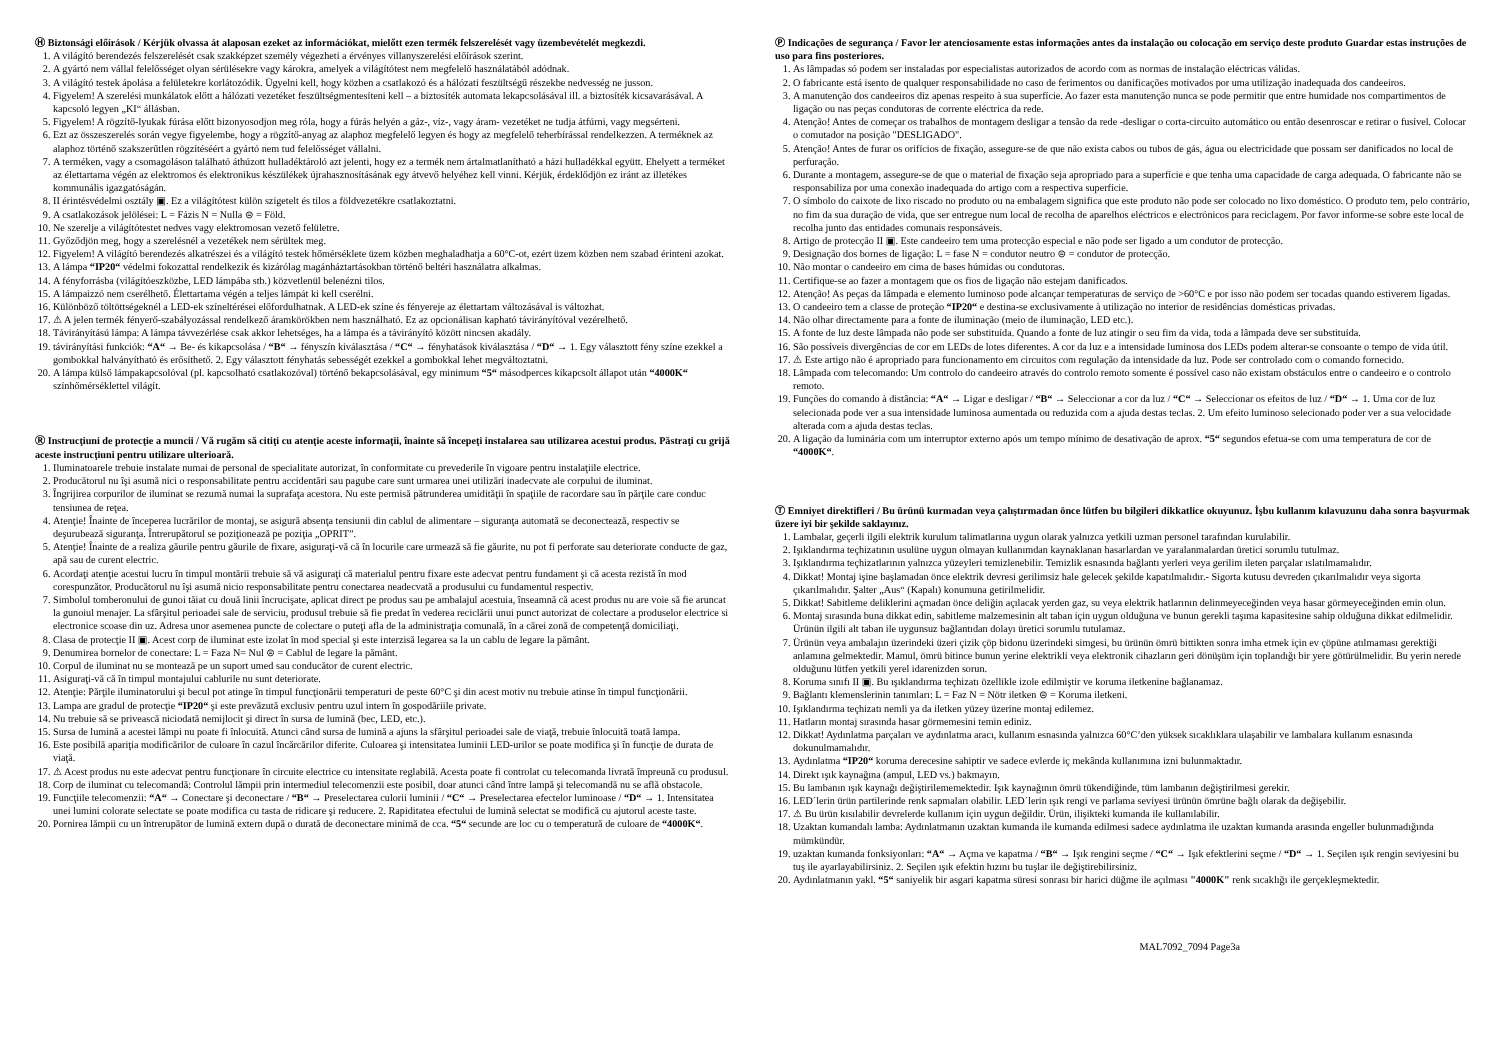Ⓗ Biztonsági előírások / Kérjük olvassa át alaposan ezeket az információkat, mielőtt ezen termék felszerelését vagy üzembevételét megkezdi.
1. A világító berendezés felszerelését csak szakképzet személy végezheti a érvényes villanyszerelési előírások szerint.
2. A gyártó nem vállal felelősséget olyan sérülésekre vagy károkra, amelyek a világítótest nem megfelelő használatából adódnak.
3. A világító testek ápolása a felületekre korlátozódik. Ügyelni kell, hogy közben a csatlakozó és a hálózati feszültségű részekbe nedvesség ne jusson.
4. Figyelem! A szerelési munkálatok előtt a hálózati vezetéket feszültségmentesíteni kell – a biztosíték automata lekapcsolásával ill. a biztosíték kicsavarásával. A kapcsoló legyen „KI“ állásban.
5. Figyelem! A rögzítő-lyukak fúrása előtt bizonyosodjon meg róla, hogy a fúrás helyén a gáz-, víz-, vagy áram- vezetéket ne tudja átfúrni, vagy megsérteni.
6. Ezt az összeszerelés során vegye figyelembe, hogy a rögzítő-anyag az alaphoz megfelelő legyen és hogy az megfelelő teherbírással rendelkezzen. A terméknek az alaphoz történő szakszerűtlen rögzítéséért a gyártó nem tud felelősséget vállalni.
7. A terméken, vagy a csomagoláson található áthúzott hulladéktároló azt jelenti, hogy ez a termék nem ártalmatlanítható a házi hulladékkal együtt. Ehelyett a terméket az élettartama végén az elektromos és elektronikus készülékek újrahasznosításának egy átvevő helyéhez kell vinni. Kérjük, érdeklődjön ez iránt az illetékes kommunális igazgatóságán.
8. II érintésvédelmi osztály ▣. Ez a világítótest külön szigetelt és tilos a földvezetékre csatlakoztatni.
9. A csatlakozások jelölései: L = Fázis N = Nulla ⊜ = Föld.
10. Ne szerelje a világítótestet nedves vagy elektromosan vezető felületre.
11. Győződjön meg, hogy a szerelésnél a vezetékek nem sérültek meg.
12. Figyelem! A világító berendezés alkatrészei és a világító testek hőmérséklete üzem közben meghaladhatja a 60°C-ot, ezért üzem közben nem szabad érinteni azokat.
13. A lámpa “IP20“ védelmi fokozattal rendelkezik és kizárólag magánháztartásokban történő beltéri használatra alkalmas.
14. A fényforrásba (világítóeszközbe, LED lámpába stb.) közvetlenül belenézni tilos.
15. A lámpaizzó nem cserélhető. Élettartama végén a teljes lámpát ki kell cserélni.
16. Különböző töltöttségeknél a LED-ek színeltérései előfordulhatnak. A LED-ek színe és fényereje az élettartam változásával is változhat.
17. ⚠ A jelen termék fényerő-szabályozással rendelkező áramkörökben nem használható. Ez az opcionálisan kapható távirányítóval vezérelhető.
18. Távirányítású lámpa: A lámpa távvezérlése csak akkor lehetséges, ha a lámpa és a távirányító között nincsen akadály.
19. távirányítási funkciók: “A“ → Be- és kikapcsolása / “B“ → fényszín kiválasztása / “C“ → fényhatások kiválasztása / “D“ → 1. Egy választott fény színe ezekkel a gombokkal halványítható és erősíthető. 2. Egy választott fényhatás sebességét ezekkel a gombokkal lehet megváltoztatni.
20. A lámpa külső lámpakapcsolóval (pl. kapcsolható csatlakozóval) történő bekapcsolásával, egy minimum “5“ másodperces kikapcsolt állapot után “4000K“ színhőmérséklettel világít.
Ⓡ Instrucţiuni de protecţie a muncii / Vă rugăm să citiţi cu atenţie aceste informaţii, înainte să începeţi instalarea sau utilizarea acestui produs. Păstraţi cu grijă aceste instrucţiuni pentru utilizare ulterioară.
1. Iluminatoarele trebuie instalate numai de personal de specialitate autorizat, în conformitate cu prevederile în vigoare pentru instalaţiile electrice.
2. Producătorul nu îşi asumă nici o responsabilitate pentru accidentări sau pagube care sunt urmarea unei utilizări inadecvate ale corpului de iluminat.
3. Îngrijirea corpurilor de iluminat se rezumă numai la suprafaţa acestora. Nu este permisă pătrunderea umidităţii în spaţiile de racordare sau în părţile care conduc tensiunea de reţea.
4. Atenţie! Înainte de începerea lucrărilor de montaj, se asigură absenţa tensiunii din cablul de alimentare – siguranţa automată se deconectează, respectiv se deşurubează siguranţa. Întrerupătorul se poziţionează pe poziţia „OPRIT”.
5. Atenţie! Înainte de a realiza găurile pentru găurile de fixare, asiguraţi-vă că în locurile care urmează să fie găurite, nu pot fi perforate sau deteriorate conducte de gaz, apă sau de curent electric.
6. Acordaţi atenţie acestui lucru în timpul montării trebuie să vă asiguraţi că materialul pentru fixare este adecvat pentru fundament şi că acesta rezistă în mod corespunzător. Producătorul nu îşi asumă nicio responsabilitate pentru conectarea neadecvată a produsului cu fundamentul respectiv.
7. Simbolul tomberonului de gunoi tăiat cu două linii încrucişate, aplicat direct pe produs sau pe ambalajul acestuia, înseamnă că acest produs nu are voie să fie aruncat la gunoiul menajer. La sfârşitul perioadei sale de serviciu, produsul trebuie să fie predat în vederea reciclării unui punct autorizat de colectare a produselor electrice si electronice scoase din uz. Adresa unor asemenea puncte de colectare o puteţi afla de la administraţia comunală, în a cărei zonă de competenţă domiciliaţi.
8. Clasa de protecţie II ▣. Acest corp de iluminat este izolat în mod special şi este interzisă legarea sa la un cablu de legare la pământ.
9. Denumirea bornelor de conectare: L = Faza N= Nul ⊜ = Cablul de legare la pământ.
10. Corpul de iluminat nu se montează pe un suport umed sau conducător de curent electric.
11. Asiguraţi-vă că în timpul montajului cablurile nu sunt deteriorate.
12. Atenţie: Părţile iluminatorului şi becul pot atinge în timpul funcţionării temperaturi de peste 60°C şi din acest motiv nu trebuie atinse în timpul funcţionării.
13. Lampa are gradul de protecţie “IP20“ şi este prevăzută exclusiv pentru uzul intern în gospodăriile private.
14. Nu trebuie să se privească niciodată nemijlocit şi direct în sursa de lumină (bec, LED, etc.).
15. Sursa de lumină a acestei lămpi nu poate fi înlocuită. Atunci când sursa de lumină a ajuns la sfârşitul perioadei sale de viaţă, trebuie înlocuită toată lampa.
16. Este posibilă apariţia modificărilor de culoare în cazul încărcărilor diferite. Culoarea şi intensitatea luminii LED-urilor se poate modifica şi în funcţie de durata de viaţă.
17. ⚠ Acest produs nu este adecvat pentru funcţionare în circuite electrice cu intensitate reglabilă. Acesta poate fi controlat cu telecomanda livrată împreună cu produsul.
18. Corp de iluminat cu telecomandă: Controlul lămpii prin intermediul telecomenzii este posibil, doar atunci când între lampă şi telecomandă nu se află obstacole.
19. Funcţiile telecomenzii: “A“ → Conectare şi deconectare / “B“ → Preselectarea culorii luminii / “C“ → Preselectarea efectelor luminoase / “D“ → 1. Intensitatea unei lumini colorate selectate se poate modifica cu tasta de ridicare şi reducere. 2. Rapiditatea efectului de lumină selectat se modifică cu ajutorul aceste taste.
20. Pornirea lămpii cu un întrerupător de lumină extern după o durată de deconectare minimă de cca. “5“ secunde are loc cu o temperatură de culoare de “4000K“.
Ⓟ Indicações de segurança / Favor ler atenciosamente estas informações antes da instalação ou colocação em serviço deste produto Guardar estas instruções de uso para fins posteriores.
1. As lâmpadas só podem ser instaladas por especialistas autorizados de acordo com as normas de instalação eléctricas válidas.
2. O fabricante está isento de qualquer responsabilidade no caso de ferimentos ou danificações motivados por uma utilização inadequada dos candeeiros.
3. A manutenção dos candeeiros diz apenas respeito à sua superfície. Ao fazer esta manutenção nunca se pode permitir que entre humidade nos compartimentos de ligação ou nas peças condutoras de corrente eléctrica da rede.
4. Atenção! Antes de começar os trabalhos de montagem desligar a tensão da rede -desligar o corta-circuito automático ou então desenroscar e retirar o fusível. Colocar o comutador na posição "DESLIGADO".
5. Atenção! Antes de furar os orifícios de fixação, assegure-se de que não exista cabos ou tubos de gás, água ou electricidade que possam ser danificados no local de perfuração.
6. Durante a montagem, assegure-se de que o material de fixação seja apropriado para a superfície e que tenha uma capacidade de carga adequada. O fabricante não se responsabiliza por uma conexão inadequada do artigo com a respectiva superfície.
7. O símbolo do caixote de lixo riscado no produto ou na embalagem significa que este produto não pode ser colocado no lixo doméstico. O produto tem, pelo contrário, no fim da sua duração de vida, que ser entregue num local de recolha de aparelhos eléctricos e electrónicos para reciclagem. Por favor informe-se sobre este local de recolha junto das entidades comunais responsáveis.
8. Artigo de protecção II ▣. Este candeeiro tem uma protecção especial e não pode ser ligado a um condutor de protecção.
9. Designação dos bornes de ligação: L = fase N = condutor neutro ⊜ = condutor de protecção.
10. Não montar o candeeiro em cima de bases húmidas ou condutoras.
11. Certifique-se ao fazer a montagem que os fios de ligação não estejam danificados.
12. Atenção! As peças da lâmpada e elemento luminoso pode alcançar temperaturas de serviço de >60°C e por isso não podem ser tocadas quando estiverem ligadas.
13. O candeeiro tem a classe de proteção “IP20“ e destina-se exclusivamente à utilização no interior de residências domésticas privadas.
14. Não olhar directamente para a fonte de iluminação (meio de iluminação, LED etc.).
15. A fonte de luz deste lâmpada não pode ser substituída. Quando a fonte de luz atingir o seu fim da vida, toda a lâmpada deve ser substituída.
16. São possíveis divergências de cor em LEDs de lotes diferentes. A cor da luz e a intensidade luminosa dos LEDs podem alterar-se consoante o tempo de vida útil.
17. ⚠ Este artigo não é apropriado para funcionamento em circuitos com regulação da intensidade da luz. Pode ser controlado com o comando fornecido.
18. Lâmpada com telecomando: Um controlo do candeeiro através do controlo remoto somente é possível caso não existam obstáculos entre o candeeiro e o controlo remoto.
19. Funções do comando à distância: “A“ → Ligar e desligar / “B“ → Seleccionar a cor da luz / “C“ → Seleccionar os efeitos de luz / “D“ → 1. Uma cor de luz selecionada pode ver a sua intensidade luminosa aumentada ou reduzida com a ajuda destas teclas. 2. Um efeito luminoso selecionado poder ver a sua velocidade alterada com a ajuda destas teclas.
20. A ligação da luminária com um interruptor externo após um tempo mínimo de desativação de aprox. “5“ segundos efetua-se com uma temperatura de cor de “4000K“.
Ⓣ Emniyet direktifleri / Bu ürünü kurmadan veya çalıştırmadan önce lütfen bu bilgileri dikkatlice okuyunuz. İşbu kullanım kılavuzunu daha sonra başvurmak üzere iyi bir şekilde saklayınız.
1. Lambalar, geçerli ilgili elektrik kurulum talimatlarına uygun olarak yalnızca yetkili uzman personel tarafından kurulabilir.
2. Işıklandırma teçhizatının usulüne uygun olmayan kullanımdan kaynaklanan hasarlardan ve yaralanmalardan üretici sorumlu tutulmaz.
3. Işıklandırma teçhizatlarının yalnızca yüzeyleri temizlenebilir. Temizlik esnasında bağlantı yerleri veya gerilim ileten parçalar ıslatılmamalıdır.
4. Dikkat! Montaj işine başlamadan önce elektrik devresi gerilimsiz hale gelecek şekilde kapatılmalıdır.- Sigorta kutusu devreden çıkarılmalıdır veya sigorta çıkarılmalıdır. Şalter „Aus“ (Kapalı) konumuna getirilmelidir.
5. Dikkat! Sabitleme deliklerini açmadan önce deliğin açılacak yerden gaz, su veya elektrik hatlarının delinmeyeceğinden veya hasar görmeyeceğinden emin olun.
6. Montaj sırasında buna dikkat edin, sabitleme malzemesinin alt taban için uygun olduğuna ve bunun gerekli taşıma kapasitesine sahip olduğuna dikkat edilmelidir. Ürünün ilgili alt taban ile uygunsuz bağlantıdan dolayı üretici sorumlu tutulamaz.
7. Ürünün veya ambalajın üzerindeki üzeri çizik çöp bidonu üzerindeki simgesi, bu ürünün ömrü bittikten sonra imha etmek için ev çöpüne atılmaması gerektiği anlamına gelmektedir. Mamul, ömrü bitince bunun yerine elektrikli veya elektronik cihazların geri dönüşüm için toplandığı bir yere götürülmelidir. Bu yerin nerede olduğunu lütfen yetkili yerel idarenizden sorun.
8. Koruma sınıfı II ▣. Bu ışıklandırma teçhizatı özellikle izole edilmiştir ve koruma iletkenine bağlanamaz.
9. Bağlantı klemenslerinin tanımları: L = Faz N = Nötr iletken ⊜ = Koruma iletkeni.
10. Işıklandırma teçhizatı nemli ya da iletken yüzey üzerine montaj edilemez.
11. Hatların montaj sırasında hasar görmemesini temin ediniz.
12. Dikkat! Aydınlatma parçaları ve aydınlatma aracı, kullanım esnasında yalnızca 60°C’den yüksek sıcaklıklara ulaşabilir ve lambalara kullanım esnasında dokunulmamalıdır.
13. Aydınlatma “IP20“ koruma derecesine sahiptir ve sadece evlerde iç mekânda kullanımına izni bulunmaktadır.
14. Direkt ışık kaynağına (ampul, LED vs.) bakmayın.
15. Bu lambanın ışık kaynağı değiştirilememektedir. Işık kaynağının ömrü tükendiğinde, tüm lambanın değiştirilmesi gerekir.
16. LED´lerin ürün partilerinde renk sapmaları olabilir. LED´lerin ışık rengi ve parlama seviyesi ürünün ömrüne bağlı olarak da değişebilir.
17. ⚠ Bu ürün kısılabilir devrelerde kullanım için uygun değildir. Ürün, ilişikteki kumanda ile kullanılabilir.
18. Uzaktan kumandalı lamba: Aydınlatmanın uzaktan kumanda ile kumanda edilmesi sadece aydınlatma ile uzaktan kumanda arasında engeller bulunmadığında mümkündür.
19. uzaktan kumanda fonksiyonları: “A“ → Açma ve kapatma / “B“ → Işık rengini seçme / “C“ → Işık efektlerini seçme / “D“ → 1. Seçilen ışık rengin seviyesini bu tuş ile ayarlayabilirsiniz. 2. Seçilen ışık efektin hızını bu tuşlar ile değiştirebilirsiniz.
20. Aydınlatmanın yakl. “5“ saniyelik bir asgari kapatma süresi sonrası bir harici düğme ile açılması "4000K" renk sıcaklığı ile gerçekleşmektedir.
MAL7092_7094 Page3a